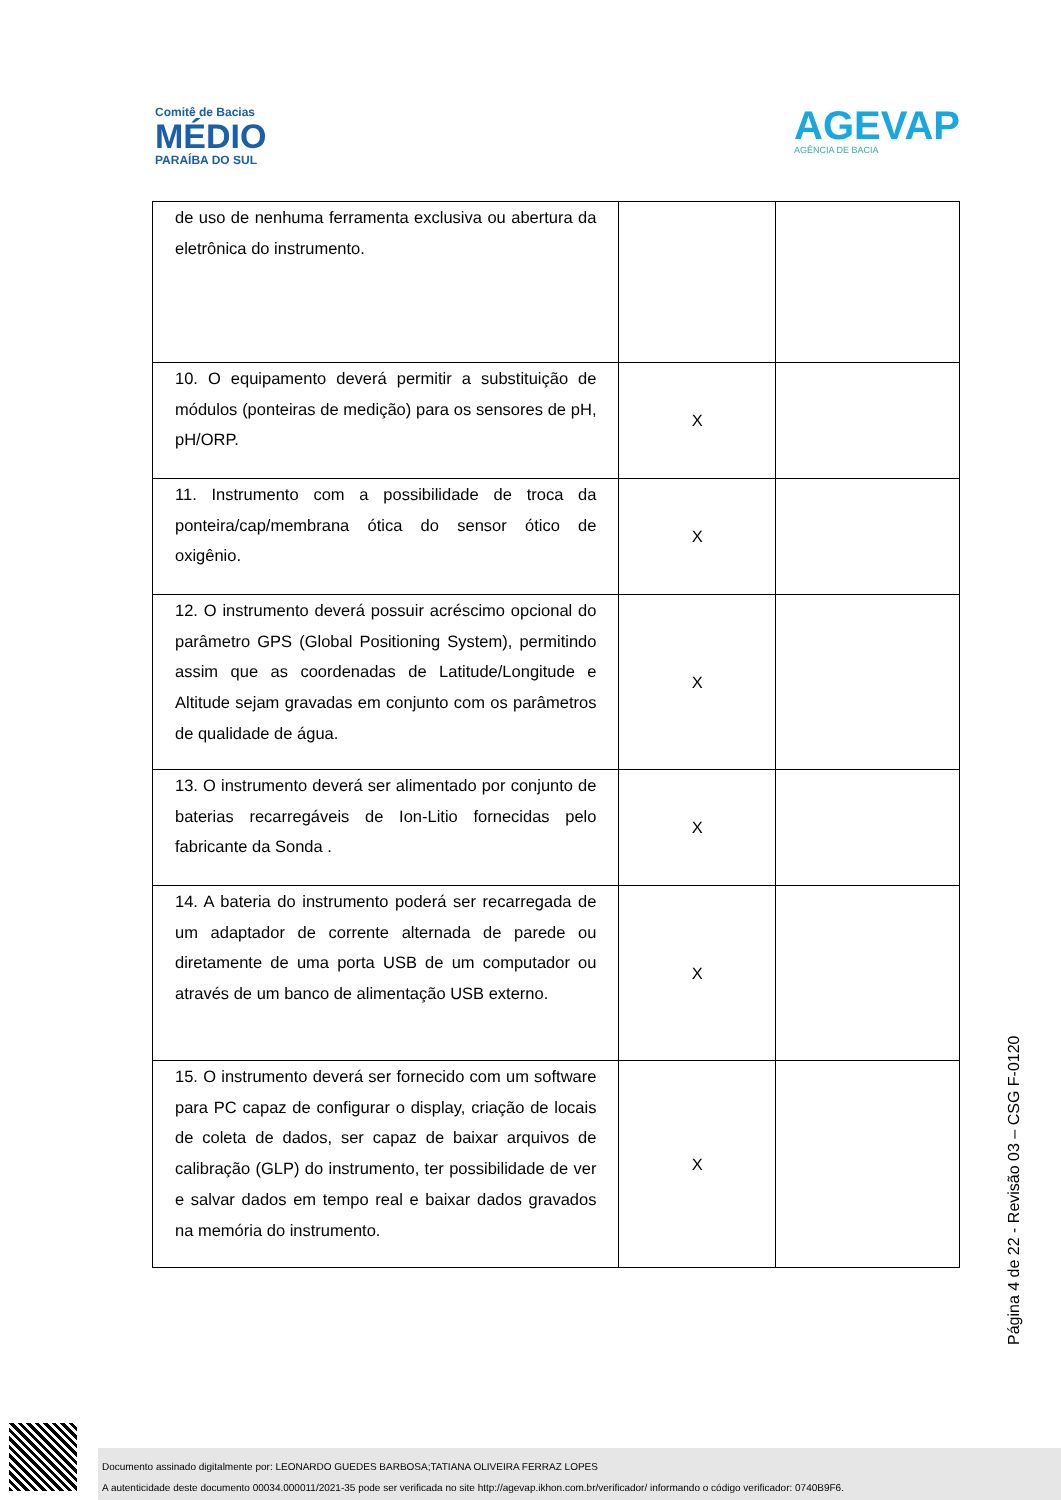Comitê de Bacias
MÉDIO
PARAÍBA DO SUL
AGEVAP
AGÊNCIA DE BACIA
| de uso de nenhuma ferramenta exclusiva ou abertura da eletrônica do instrumento. | | |
| 10. O equipamento deverá permitir a substituição de módulos (ponteiras de medição) para os sensores de pH, pH/ORP. | X | |
| 11. Instrumento com a possibilidade de troca da ponteira/cap/membrana ótica do sensor ótico de oxigênio. | X | |
| 12. O instrumento deverá possuir acréscimo opcional do parâmetro GPS (Global Positioning System), permitindo assim que as coordenadas de Latitude/Longitude e Altitude sejam gravadas em conjunto com os parâmetros de qualidade de água. | X | |
| 13. O instrumento deverá ser alimentado por conjunto de baterias recarregáveis de Ion-Litio fornecidas pelo fabricante da Sonda . | X | |
| 14. A bateria do instrumento poderá ser recarregada de um adaptador de corrente alternada de parede ou diretamente de uma porta USB de um computador ou através de um banco de alimentação USB externo. | X | |
| 15. O instrumento deverá ser fornecido com um software para PC capaz de configurar o display, criação de locais de coleta de dados, ser capaz de baixar arquivos de calibração (GLP) do instrumento, ter possibilidade de ver e salvar dados em tempo real e baixar dados gravados na memória do instrumento. | X | |
Página 4 de 22 - Revisão 03 – CSG F-0120
Documento assinado digitalmente por: LEONARDO GUEDES BARBOSA;TATIANA OLIVEIRA FERRAZ LOPES
A autenticidade deste documento 00034.000011/2021-35 pode ser verificada no site http://agevap.ikhon.com.br/verificador/ informando o código verificador: 0740B9F6.